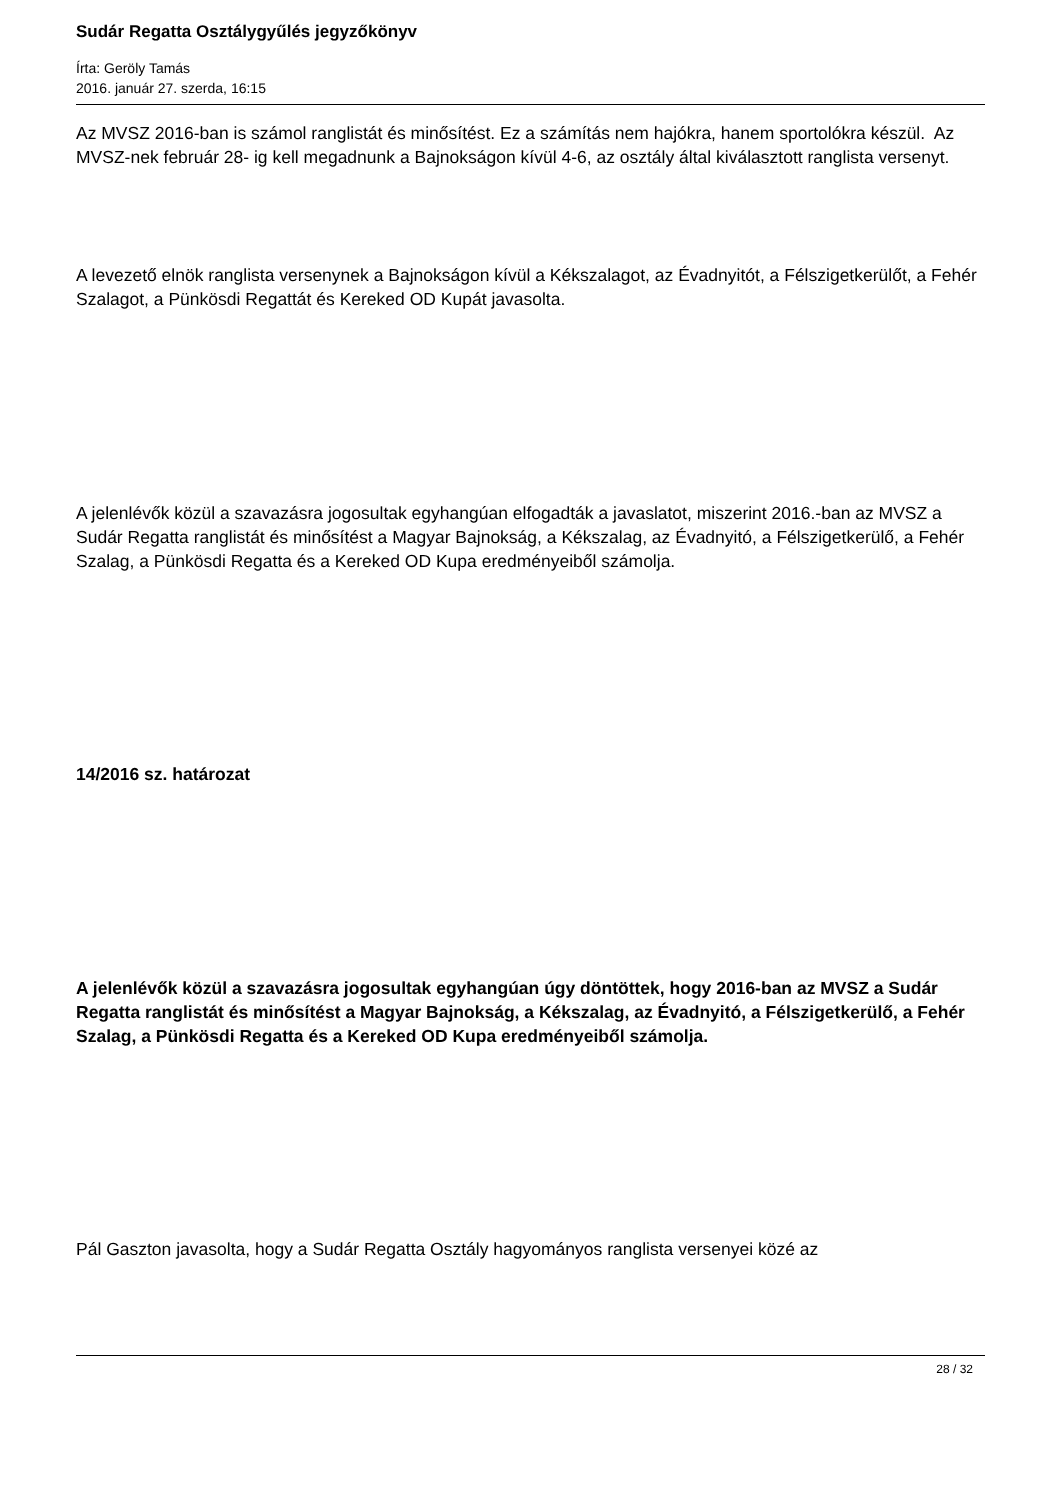Sudár Regatta Osztálygyűlés jegyzőkönyv
Írta: Geröly Tamás
2016. január 27. szerda, 16:15
Az MVSZ 2016-ban is számol ranglistát és minősítést. Ez a számítás nem hajókra, hanem sportolókra készül. Az MVSZ-nek február 28- ig kell megadnunk a Bajnokságon kívül 4-6, az osztály által kiválasztott ranglista versenyt.
A levezető elnök ranglista versenynek a Bajnokságon kívül a Kékszalagot, az Évadnyitót, a Félszigetkerülőt, a Fehér Szalagot, a Pünkösdi Regattát és Kereked OD Kupát javasolta.
A jelenlévők közül a szavazásra jogosultak egyhangúan elfogadták a javaslatot, miszerint 2016.-ban az MVSZ a Sudár Regatta ranglistát és minősítést a Magyar Bajnokság, a Kékszalag, az Évadnyitó, a Félszigetkerülő, a Fehér Szalag, a Pünkösdi Regatta és a Kereked OD Kupa eredményeiből számolja.
14/2016 sz. határozat
A jelenlévők közül a szavazásra jogosultak egyhangúan úgy döntöttek, hogy 2016-ban az MVSZ a Sudár Regatta ranglistát és minősítést a Magyar Bajnokság, a Kékszalag, az Évadnyitó, a Félszigetkerülő, a Fehér Szalag, a Pünkösdi Regatta és a Kereked OD Kupa eredményeiből számolja.
Pál Gaszton javasolta, hogy a Sudár Regatta Osztály hagyományos ranglista versenyei közé az
28 / 32